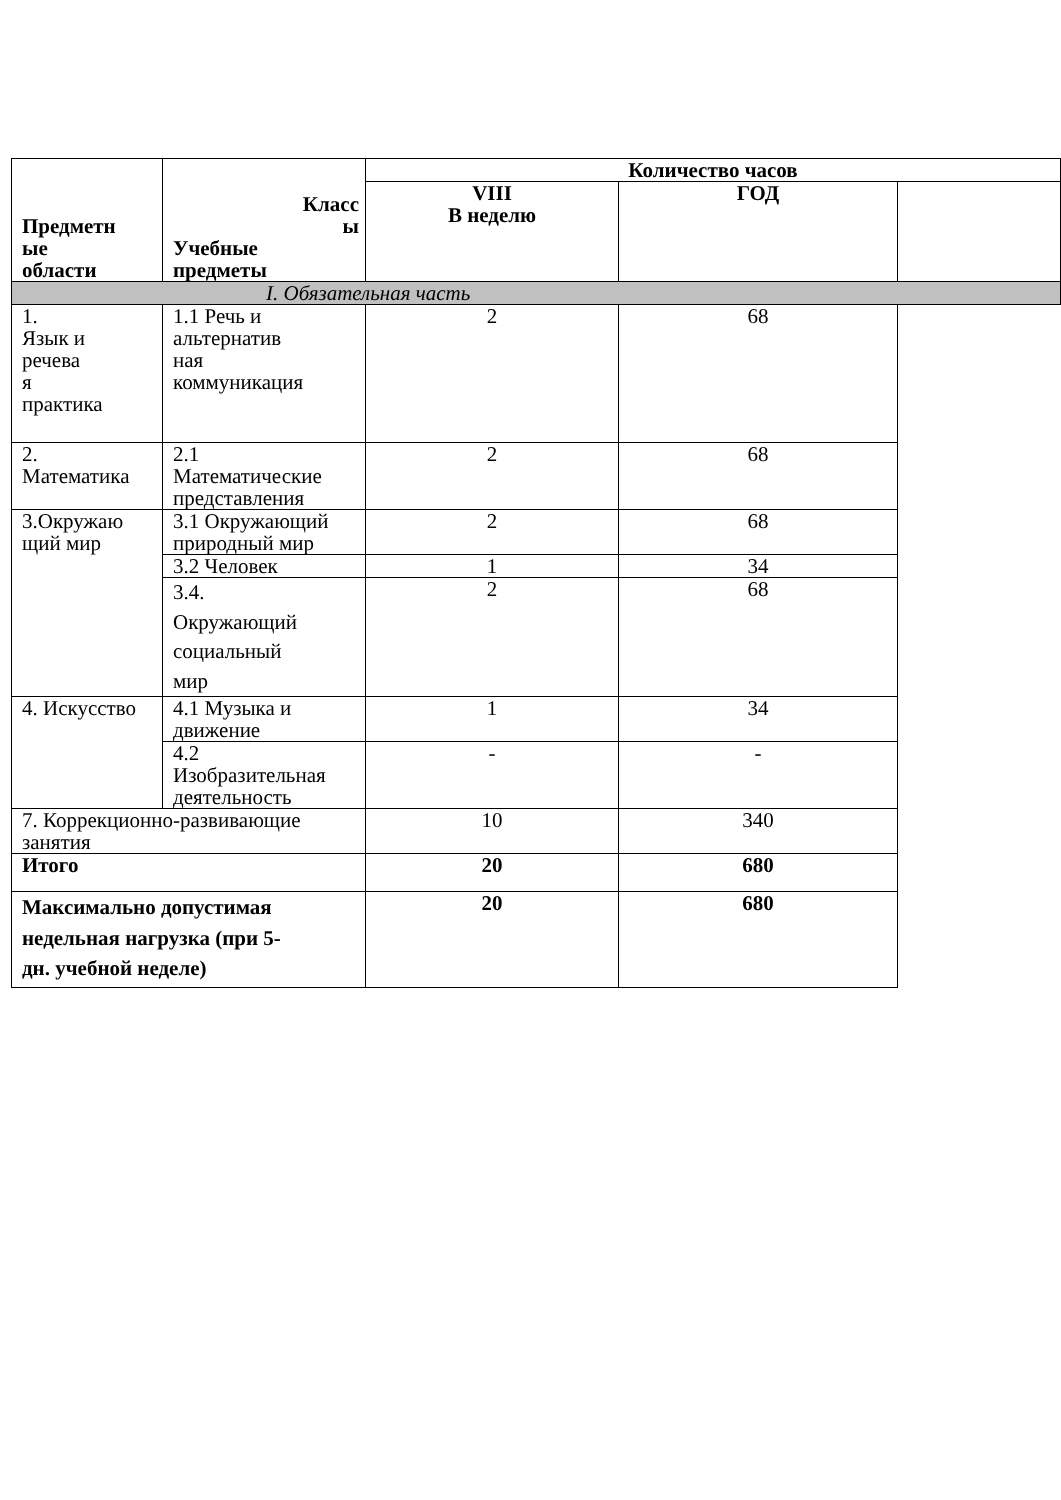| Предметн ые области | Класс ы Учебные предметы | Количество часов | | |
| --- | --- | --- | --- | --- |
| | | VIII В неделю | ГОД | |
| I. Обязательная часть | | | | |
| 1. Язык и речева я практика | 1.1 Речь и альтернатив ная коммуникация | 2 | 68 | |
| 2. Математика | 2.1 Математические представления | 2 | 68 | |
| 3.Окружаю щий мир | 3.1 Окружающий природный мир | 2 | 68 | |
| | 3.2 Человек | 1 | 34 | |
| | 3.4. Окружающий социальный мир | 2 | 68 | |
| 4. Искусство | 4.1 Музыка и движение | 1 | 34 | |
| | 4.2 Изобразительная деятельность | - | - | |
| 7. Коррекционно-развивающие занятия | | 10 | 340 | |
| Итого | | 20 | 680 | |
| Максимально допустимая недельная нагрузка (при 5- дн. учебной неделе) | | 20 | 680 | |